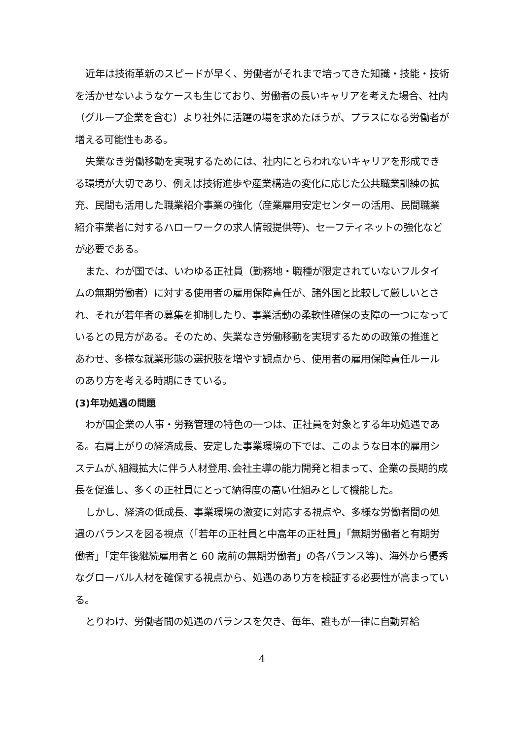近年は技術革新のスピードが早く、労働者がそれまで培ってきた知識・技能・技術を活かせないようなケースも生じており、労働者の長いキャリアを考えた場合、社内（グループ企業を含む）より社外に活躍の場を求めたほうが、プラスになる労働者が増える可能性もある。
失業なき労働移動を実現するためには、社内にとらわれないキャリアを形成できる環境が大切であり、例えば技術進歩や産業構造の変化に応じた公共職業訓練の拡充、民間も活用した職業紹介事業の強化（産業雇用安定センターの活用、民間職業紹介事業者に対するハローワークの求人情報提供等)、セーフティネットの強化などが必要である。
また、わが国では、いわゆる正社員（勤務地・職種が限定されていないフルタイムの無期労働者）に対する使用者の雇用保障責任が、諸外国と比較して厳しいとされ、それが若年者の募集を抑制したり、事業活動の柔軟性確保の支障の一つになっているとの見方がある。そのため、失業なき労働移動を実現するための政策の推進とあわせ、多様な就業形態の選択肢を増やす観点から、使用者の雇用保障責任ルールのあり方を考える時期にきている。
(3)年功処遇の問題
わが国企業の人事・労務管理の特色の一つは、正社員を対象とする年功処遇である。右肩上がりの経済成長、安定した事業環境の下では、このような日本的雇用システムが､組織拡大に伴う人材登用､会社主導の能力開発と相まって、企業の長期的成長を促進し、多くの正社員にとって納得度の高い仕組みとして機能した。
しかし、経済の低成長、事業環境の激変に対応する視点や、多様な労働者間の処遇のバランスを図る視点（｢若年の正社員と中高年の正社員」「無期労働者と有期労働者」「定年後継続雇用者と 60 歳前の無期労働者」の各バランス等)、海外から優秀なグローバル人材を確保する視点から、処遇のあり方を検証する必要性が高まっている。
とりわけ、労働者間の処遇のバランスを欠き、毎年、誰もが一律に自動昇給
4